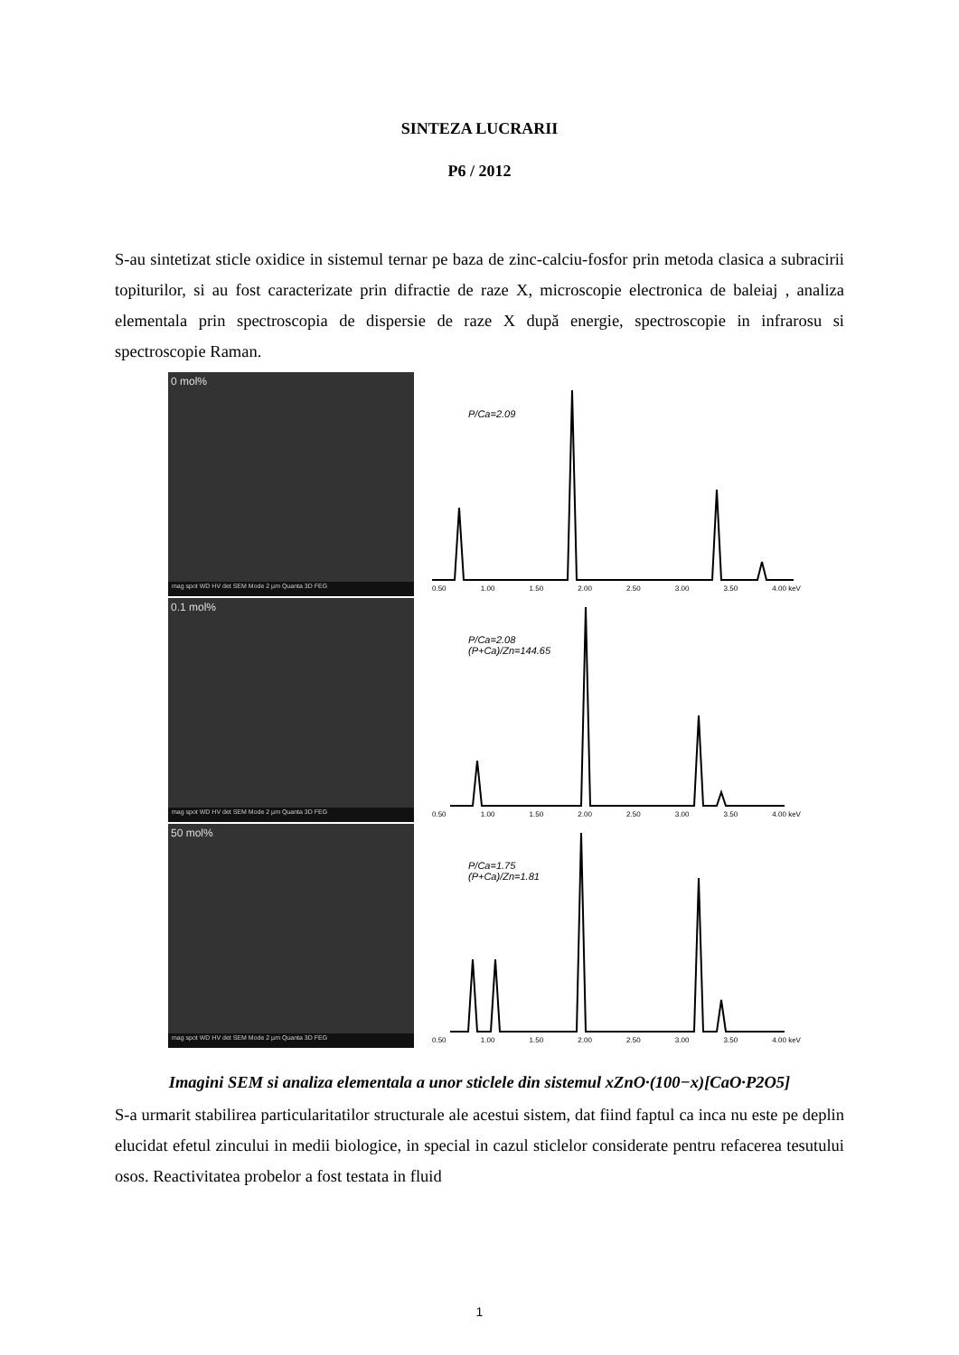SINTEZA LUCRARII
P6 / 2012
S-au sintetizat sticle oxidice in sistemul ternar pe baza de zinc-calciu-fosfor prin metoda clasica a subracirii topiturilor, si au fost caracterizate prin difractie de raze X, microscopie electronica de baleiaj , analiza elementala prin spectroscopia de dispersie de raze X după energie, spectroscopie in infrarosu si spectroscopie Raman.
0 mol%
mag spot WD HV det SEM Mode 2 µm Quanta 3D FEG
P/Ca=2.09
0.50 1.00 1.50 2.00 2.50 3.00 3.50 4.00 keV
0.1 mol%
mag spot WD HV det SEM Mode 2 µm Quanta 3D FEG
P/Ca=2.08
(P+Ca)/Zn=144.65
0.50 1.00 1.50 2.00 2.50 3.00 3.50 4.00 keV
50 mol%
mag spot WD HV det SEM Mode 2 µm Quanta 3D FEG
P/Ca=1.75
(P+Ca)/Zn=1.81
0.50 1.00 1.50 2.00 2.50 3.00 3.50 4.00 keV
Imagini SEM si analiza elementala a unor sticlele din sistemul xZnO·(100−x)[CaO·P2O5]
S-a urmarit stabilirea particularitatilor structurale ale acestui sistem, dat fiind faptul ca inca nu este pe deplin elucidat efetul zincului in medii biologice, in special in cazul sticlelor considerate pentru refacerea tesutului osos. Reactivitatea probelor a fost testata in fluid
1